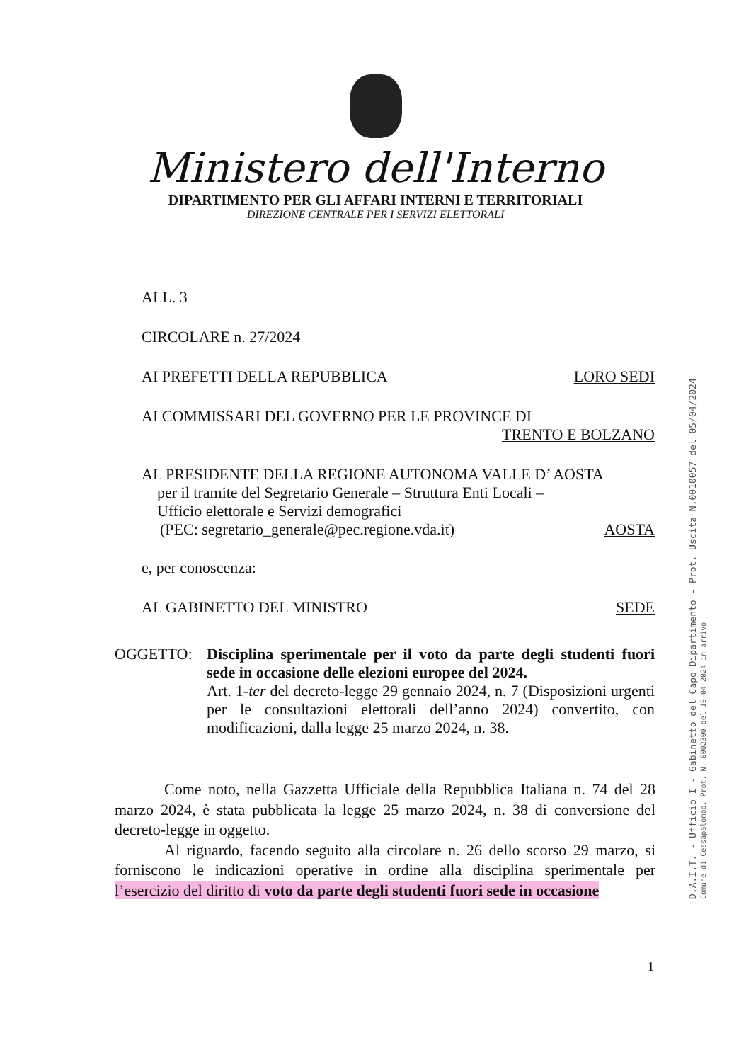Ministero dell'Interno
DIPARTIMENTO PER GLI AFFARI INTERNI E TERRITORIALI
DIREZIONE CENTRALE PER I SERVIZI ELETTORALI
ALL. 3
CIRCOLARE n. 27/2024
AI PREFETTI DELLA REPUBBLICA LORO SEDI
AI COMMISSARI DEL GOVERNO PER LE PROVINCE DI
TRENTO E BOLZANO
AL PRESIDENTE DELLA REGIONE AUTONOMA VALLE D’ AOSTA
per il tramite del Segretario Generale – Struttura Enti Locali –
Ufficio elettorale e Servizi demografici
(PEC: segretario_generale@pec.regione.vda.it) AOSTA
e, per conoscenza:
AL GABINETTO DEL MINISTRO SEDE
OGGETTO: Disciplina sperimentale per il voto da parte degli studenti fuori sede in occasione delle elezioni europee del 2024.
Art. 1-ter del decreto-legge 29 gennaio 2024, n. 7 (Disposizioni urgenti per le consultazioni elettorali dell’anno 2024) convertito, con modificazioni, dalla legge 25 marzo 2024, n. 38.
Come noto, nella Gazzetta Ufficiale della Repubblica Italiana n. 74 del 28 marzo 2024, è stata pubblicata la legge 25 marzo 2024, n. 38 di conversione del decreto-legge in oggetto.
Al riguardo, facendo seguito alla circolare n. 26 dello scorso 29 marzo, si forniscono le indicazioni operative in ordine alla disciplina sperimentale per l’esercizio del diritto di voto da parte degli studenti fuori sede in occasione
1
D.A.I.T. - Ufficio I - Gabinetto del Capo Dipartimento - Prot. Uscita N.0010057 del 05/04/2024
Comune di Cessapalombo, Prot. N. 0002300 del 10-04-2024 in arrivo